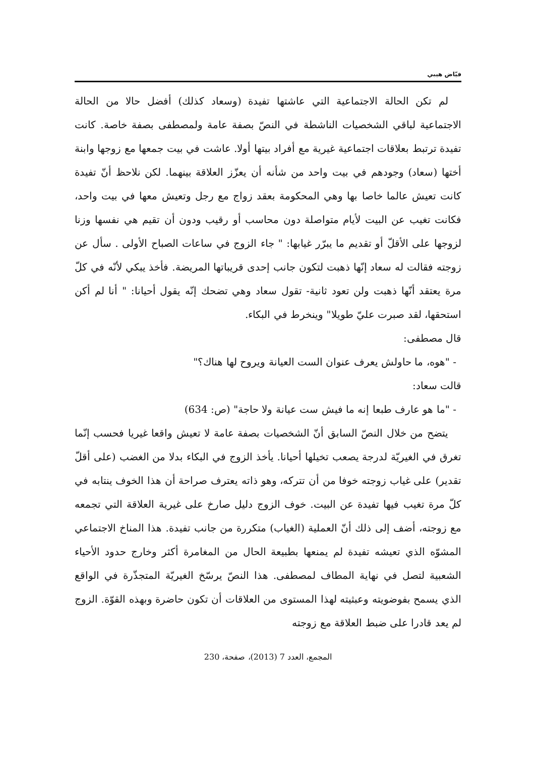فيّاض هيبي
لم تكن الحالة الاجتماعية التي عاشتها تفيدة (وسعاد كذلك) أفضل حالا من الحالة الاجتماعية لباقي الشخصيات الناشطة في النصّ بصفة عامة ولمصطفى بصفة خاصة. كانت تفيدة ترتبط بعلاقات اجتماعية غيرية مع أفراد بيتها أولا. عاشت في بيت جمعها مع زوجها وابنة أختها (سعاد) وجودهم في بيت واحد من شأنه أن يعزّز العلاقة بينهما. لكن نلاحظ أنّ تفيدة كانت تعيش عالما خاصا بها وهي المحكومة بعقد زواج مع رجل وتعيش معها في بيت واحد، فكانت تغيب عن البيت لأيام متواصلة دون محاسب أو رقيب ودون أن تقيم هي نفسها وزنا لزوجها على الأقلّ أو تقديم ما يبرّر غيابها: " جاء الزوج في ساعات الصباح الأولى . سأل عن زوجته فقالت له سعاد إنّها ذهبت لتكون جانب إحدى قريباتها المريضة. فأخذ يبكي لأنّه في كلّ مرة يعتقد أنّها ذهبت ولن تعود ثانية- تقول سعاد وهي تضحك إنّه يقول أحيانا: " أنا لم أكن استحقها، لقد صبرت عليّ طويلا" وينخرط في البكاء.
قال مصطفى:
- "هوه، ما حاولش يعرف عنوان الست العيانة ويروح لها هناك؟"
قالت سعاد:
- "ما هو عارف طبعا إنه ما فيش ست عيانة ولا حاجة" (ص: 634)
يتضح من خلال النصّ السابق أنّ الشخصيات بصفة عامة لا تعيش واقعا غيريا فحسب إنّما تغرق في الغيريّة لدرجة يصعب تخيلها أحيانا. يأخذ الزوج في البكاء بدلا من الغضب (على أقلّ تقدير) على غياب زوجته خوفا من أن تتركه، وهو ذاته يعترف صراحة أن هذا الخوف ينتابه في كلّ مرة تغيب فيها تفيدة عن البيت. خوف الزوج دليل صارخ على غيرية العلاقة التي تجمعه مع زوجته، أضف إلى ذلك أنّ العملية (الغياب) متكررة من جانب تفيدة. هذا المناخ الاجتماعي المشوّه الذي تعيشه تفيدة لم يمنعها بطبيعة الحال من المغامرة أكثر وخارج حدود الأحياء الشعبية لتصل في نهاية المطاف لمصطفى. هذا النصّ يرسّخ الغيريّة المتجذّرة في الواقع الذي يسمح بفوضويته وعبثيته لهذا المستوى من العلاقات أن تكون حاضرة وبهذه القوّة. الزوج لم يعد قادرا على ضبط العلاقة مع زوجته
المجمع، العدد 7 (2013)، صفحة، 230